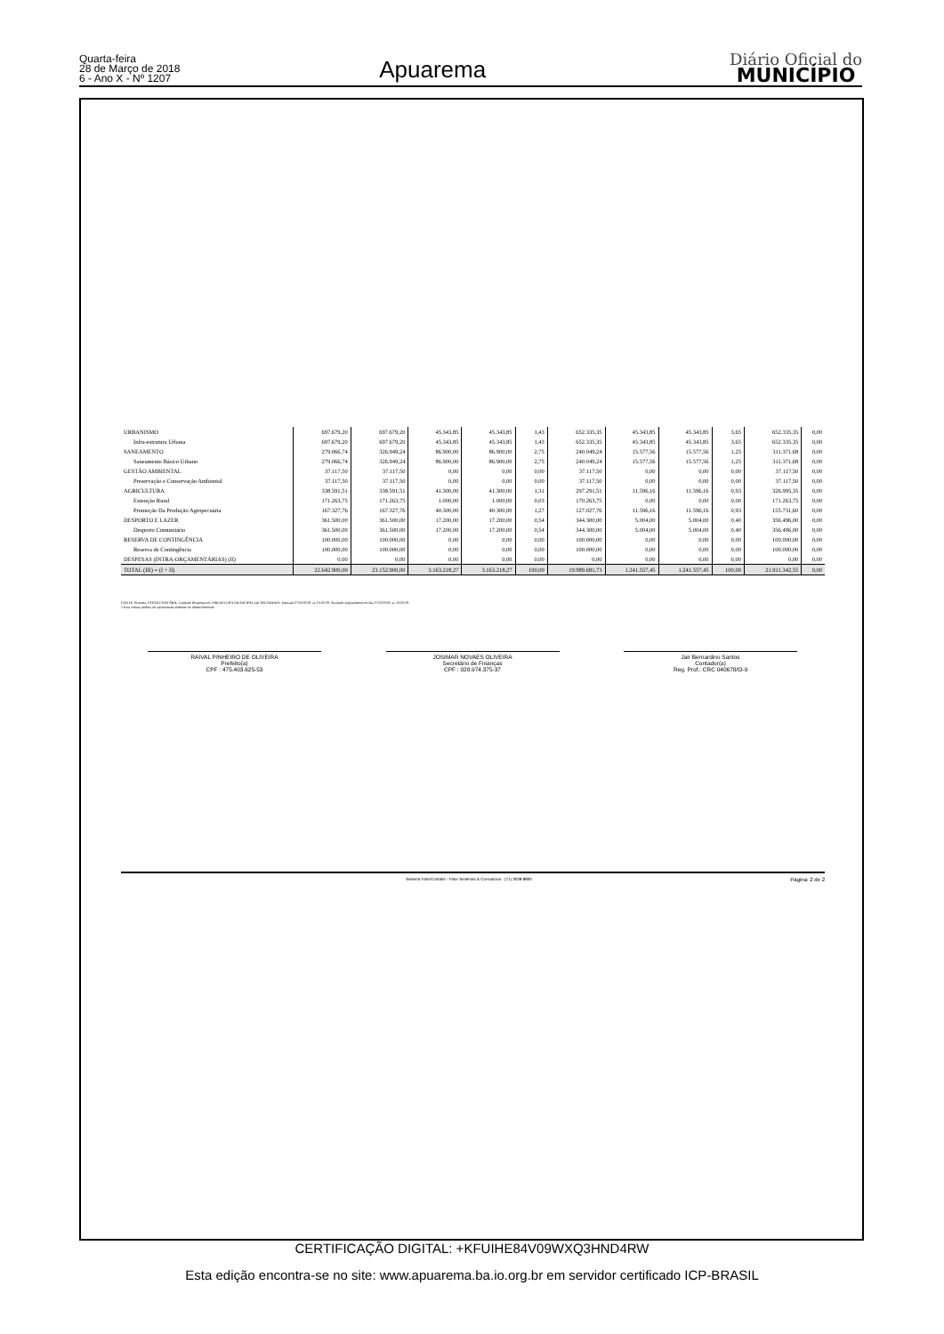Quarta-feira
28 de Março de 2018
6 - Ano X - Nº 1207
Apuarema
Diário Oficial do
MUNICÍPIO
| URBANISMO | 697.679,20 | 697.679,20 | 45.343,85 | 45.343,85 | 1,43 | 652.335,35 | 45.343,85 | 45.343,85 | 3,65 | 652.335,35 | 0,00 |
| Infra-estrutura Urbana | 697.679,20 | 697.679,20 | 45.343,85 | 45.343,85 | 1,43 | 652.335,35 | 45.343,85 | 45.343,85 | 3,65 | 652.335,35 | 0,00 |
| SANEAMENTO | 279.066,74 | 326.949,24 | 86.900,00 | 86.900,00 | 2,75 | 240.049,24 | 15.577,56 | 15.577,56 | 1,25 | 311.371,68 | 0,00 |
| Saneamento Básico Urbano | 279.066,74 | 326.949,24 | 86.900,00 | 86.900,00 | 2,75 | 240.049,24 | 15.577,56 | 15.577,56 | 1,25 | 311.371,68 | 0,00 |
| GESTÃO AMBIENTAL | 37.117,50 | 37.117,50 | 0,00 | 0,00 | 0,00 | 37.117,50 | 0,00 | 0,00 | 0,00 | 37.117,50 | 0,00 |
| Preservação e Conservação Ambiental | 37.117,50 | 37.117,50 | 0,00 | 0,00 | 0,00 | 37.117,50 | 0,00 | 0,00 | 0,00 | 37.117,50 | 0,00 |
| AGRICULTURA | 338.591,51 | 338.591,51 | 41.300,00 | 41.300,00 | 1,31 | 297.291,51 | 11.596,16 | 11.596,16 | 0,93 | 326.995,35 | 0,00 |
| Extenção Rural | 171.263,75 | 171.263,75 | 1.000,00 | 1.000,00 | 0,03 | 170.263,75 | 0,00 | 0,00 | 0,00 | 171.263,75 | 0,00 |
| Promoção Da Produção Agropecuária | 167.327,76 | 167.327,76 | 40.300,00 | 40.300,00 | 1,27 | 127.027,76 | 11.596,16 | 11.596,16 | 0,93 | 155.731,60 | 0,00 |
| DESPORTO E LAZER | 361.500,00 | 361.500,00 | 17.200,00 | 17.200,00 | 0,54 | 344.300,00 | 5.004,00 | 5.004,00 | 0,40 | 356.496,00 | 0,00 |
| Desporto Comunitário | 361.500,00 | 361.500,00 | 17.200,00 | 17.200,00 | 0,54 | 344.300,00 | 5.004,00 | 5.004,00 | 0,40 | 356.496,00 | 0,00 |
| RESERVA DE CONTINGÊNCIA | 100.000,00 | 100.000,00 | 0,00 | 0,00 | 0,00 | 100.000,00 | 0,00 | 0,00 | 0,00 | 100.000,00 | 0,00 |
| Reserva de Contingência | 100.000,00 | 100.000,00 | 0,00 | 0,00 | 0,00 | 100.000,00 | 0,00 | 0,00 | 0,00 | 100.000,00 | 0,00 |
| DESPESAS (INTRA-ORÇAMENTÁRIAS) (II) | 0,00 | 0,00 | 0,00 | 0,00 | 0,00 | 0,00 | 0,00 | 0,00 | 0,00 | 0,00 | 0,00 |
| TOTAL (III) = (I + II) | 22.642.900,00 | 23.152.900,00 | 3.163.218,27 | 3.163.218,27 | 100,00 | 19.989.681,73 | 1.241.557,45 | 1.241.557,45 | 100,00 | 21.911.342,55 | 0,00 |
FONTE: Sistema: FATOR CONTÁBIL, Unidade Responsável: PREFEITURA MUNICIPAL DE APUAREMA, Emissão:27/03/2018, às 10:03:28, Assinado Digitalmente no dia 27/03/2018, às 10:03:28.
1 Essa coluna poderá ser apresentada somente no último bimestre
RAIVAL PINHEIRO DE OLIVEIRA
Prefeito(a)
CPF : 475.403.625-53
JOSIMAR NOVAES OLIVEIRA
Secretário de Finanças
CPF : 028.974.375-37
Jair Bernardino Santos
Contador(a)
Reg. Prof.: CRC 040678/O-9
Sistema FatorContabil - Fator Sistemas & Consultoria - (71) 3038-8800 Página: 2 de 2
CERTIFICAÇÃO DIGITAL: +KFUIHE84V09WXQ3HND4RW
Esta edição encontra-se no site: www.apuarema.ba.io.org.br em servidor certificado ICP-BRASIL